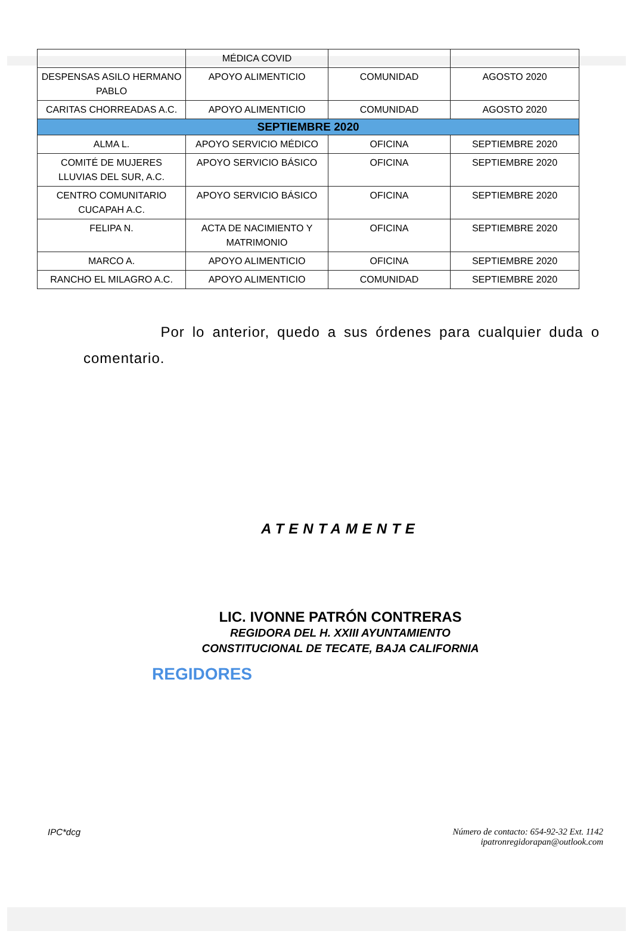| | MÉDICA COVID | | |
| DESPENSAS ASILO HERMANO PABLO | APOYO ALIMENTICIO | COMUNIDAD | AGOSTO 2020 |
| CARITAS CHORREADAS A.C. | APOYO ALIMENTICIO | COMUNIDAD | AGOSTO 2020 |
| SEPTIEMBRE 2020 | | | |
| ALMA L. | APOYO SERVICIO MÉDICO | OFICINA | SEPTIEMBRE 2020 |
| COMITÉ DE MUJERES LLUVIAS DEL SUR, A.C. | APOYO SERVICIO BÁSICO | OFICINA | SEPTIEMBRE 2020 |
| CENTRO COMUNITARIO CUCAPAH A.C. | APOYO SERVICIO BÁSICO | OFICINA | SEPTIEMBRE 2020 |
| FELIPA N. | ACTA DE NACIMIENTO Y MATRIMONIO | OFICINA | SEPTIEMBRE 2020 |
| MARCO A. | APOYO ALIMENTICIO | OFICINA | SEPTIEMBRE 2020 |
| RANCHO EL MILAGRO A.C. | APOYO ALIMENTICIO | COMUNIDAD | SEPTIEMBRE 2020 |
Por lo anterior, quedo a sus órdenes para cualquier duda o comentario.
ATENTAMENTE
LIC. IVONNE PATRÓN CONTRERAS
REGIDORA DEL H. XXIII AYUNTAMIENTO
CONSTITUCIONAL DE TECATE, BAJA CALIFORNIA
REGIDORES
IPC*dcg Número de contacto: 654-92-32 Ext. 1142
ipatronregidorapan@outlook.com